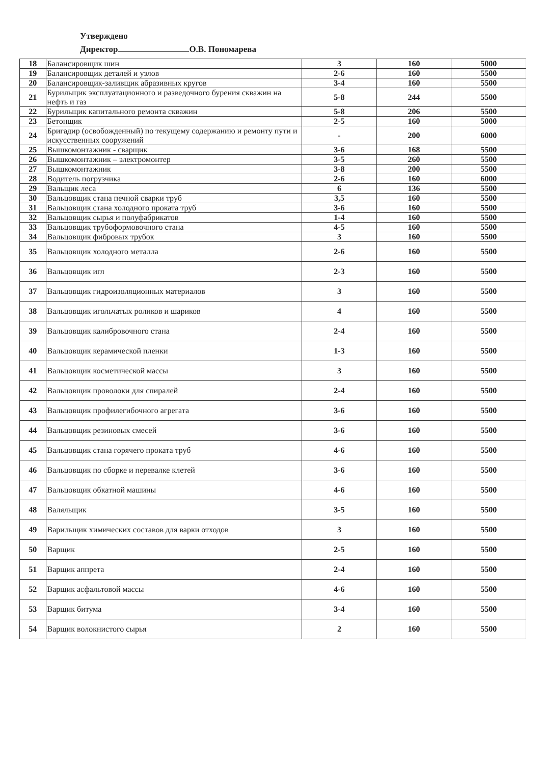Утверждено
Директор О.В. Пономарева
| 18 | Балансировщик шин | 3 | 160 | 5000 |
| 19 | Балансировщик деталей и узлов | 2-6 | 160 | 5500 |
| 20 | Балансировщик-заливщик абразивных кругов | 3-4 | 160 | 5500 |
| 21 | Бурильщик эксплуатационного и разведочного бурения скважин на нефть и газ | 5-8 | 244 | 5500 |
| 22 | Бурильщик капитального ремонта скважин | 5-8 | 206 | 5500 |
| 23 | Бетонщик | 2-5 | 160 | 5000 |
| 24 | Бригадир (освобожденный) по текущему содержанию и ремонту пути и искусственных сооружений | - | 200 | 6000 |
| 25 | Вышкомонтажник - сварщик | 3-6 | 168 | 5500 |
| 26 | Вышкомонтажник – электромонтер | 3-5 | 260 | 5500 |
| 27 | Вышкомонтажник | 3-8 | 200 | 5500 |
| 28 | Водитель погрузчика | 2-6 | 160 | 6000 |
| 29 | Вальщик леса | 6 | 136 | 5500 |
| 30 | Вальцовщик стана печной сварки труб | 3,5 | 160 | 5500 |
| 31 | Вальцовщик стана холодного проката труб | 3-6 | 160 | 5500 |
| 32 | Вальцовщик сырья и полуфабрикатов | 1-4 | 160 | 5500 |
| 33 | Вальцовщик трубоформовочного стана | 4-5 | 160 | 5500 |
| 34 | Вальцовщик фибровых трубок | 3 | 160 | 5500 |
| 35 | Вальцовщик холодного металла | 2-6 | 160 | 5500 |
| 36 | Вальцовщик игл | 2-3 | 160 | 5500 |
| 37 | Вальцовщик гидроизоляционных материалов | 3 | 160 | 5500 |
| 38 | Вальцовщик игольчатых роликов и шариков | 4 | 160 | 5500 |
| 39 | Вальцовщик калибровочного стана | 2-4 | 160 | 5500 |
| 40 | Вальцовщик керамической пленки | 1-3 | 160 | 5500 |
| 41 | Вальцовщик косметической массы | 3 | 160 | 5500 |
| 42 | Вальцовщик проволоки для спиралей | 2-4 | 160 | 5500 |
| 43 | Вальцовщик профилегибочного агрегата | 3-6 | 160 | 5500 |
| 44 | Вальцовщик резиновых смесей | 3-6 | 160 | 5500 |
| 45 | Вальцовщик стана горячего проката труб | 4-6 | 160 | 5500 |
| 46 | Вальцовщик по сборке и перевалке клетей | 3-6 | 160 | 5500 |
| 47 | Вальцовщик обкатной машины | 4-6 | 160 | 5500 |
| 48 | Валяльщик | 3-5 | 160 | 5500 |
| 49 | Варильщик химических составов для варки отходов | 3 | 160 | 5500 |
| 50 | Варщик | 2-5 | 160 | 5500 |
| 51 | Варщик аппрета | 2-4 | 160 | 5500 |
| 52 | Варщик асфальтовой массы | 4-6 | 160 | 5500 |
| 53 | Варщик битума | 3-4 | 160 | 5500 |
| 54 | Варщик волокнистого сырья | 2 | 160 | 5500 |